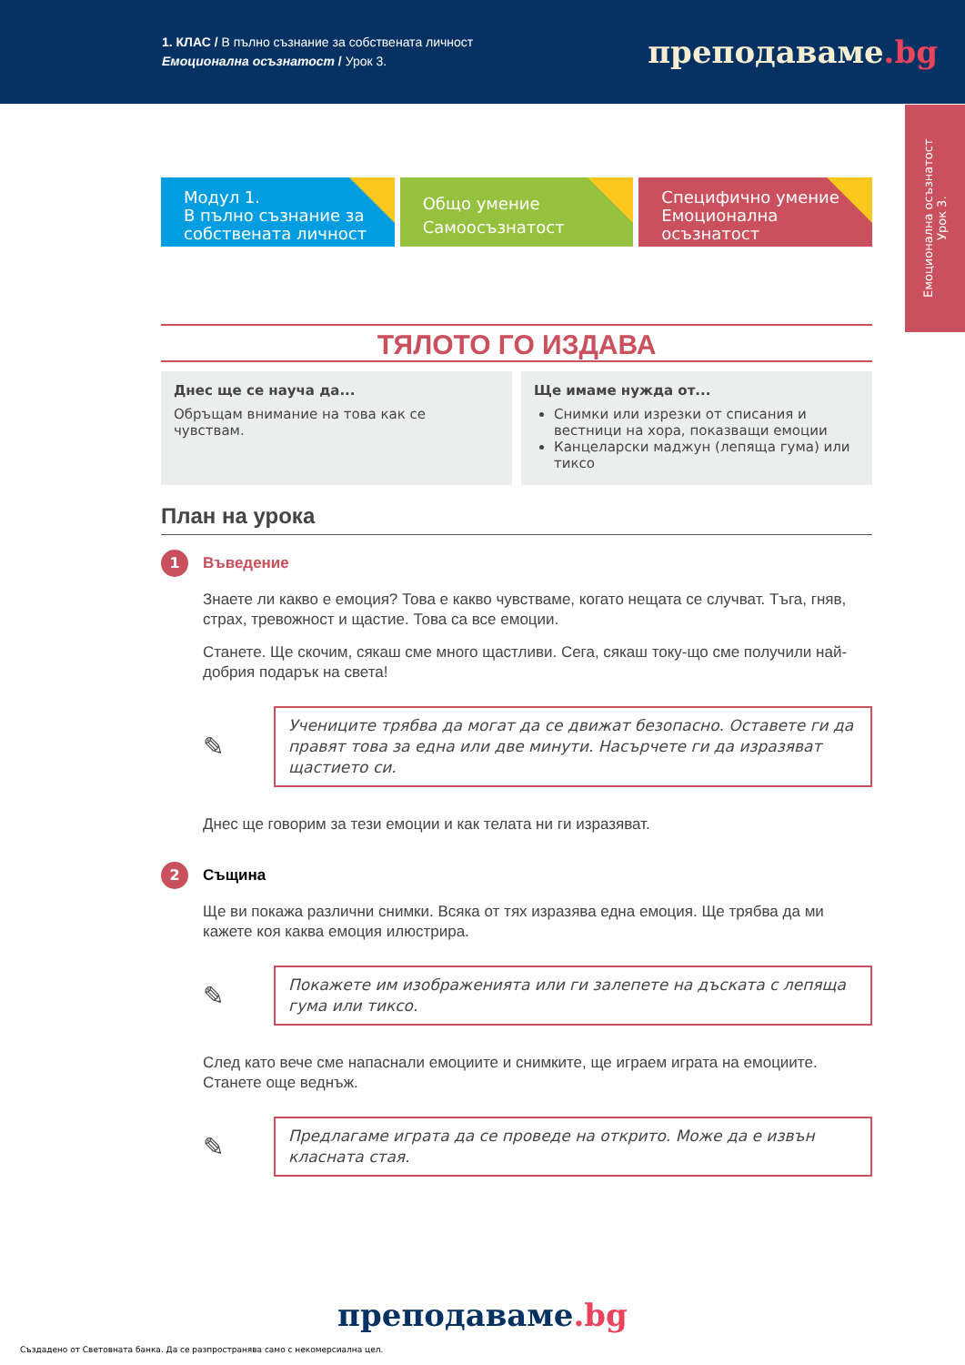1. КЛАС / В пълно съзнание за собствената личност
Емоционална осъзнатост / Урок 3.
преподаваме.bg
Емоционална осъзнатост
Урок 3.
Модул 1.
В пълно съзнание за собствената личност
Общо умение
Самоосъзнатост
Специфично умение
Емоционална осъзнатост
ТЯЛОТО ГО ИЗДАВА
Днес ще се науча да...
Обръщам внимание на това как се чувствам.
Ще имаме нужда от...
Снимки или изрезки от списания и вестници на хора, показващи емоции
Канцеларски маджун (лепяща гума) или тиксо
План на урока
1
Въведение
Знаете ли какво е емоция? Това е какво чувстваме, когато нещата се случват. Тъга, гняв, страх, тревожност и щастие. Това са все емоции.
Станете. Ще скочим, сякаш сме много щастливи. Сега, сякаш току-що сме получили най-добрия подарък на света!
✎
Учениците трябва да могат да се движат безопасно. Оставете ги да правят това за една или две минути. Насърчете ги да изразяват щастието си.
Днес ще говорим за тези емоции и как телата ни ги изразяват.
2
Същина
Ще ви покажа различни снимки. Всяка от тях изразява една емоция. Ще трябва да ми кажете коя каква емоция илюстрира.
✎
Покажете им изображенията или ги залепете на дъската с лепяща гума или тиксо.
След като вече сме напаснали емоциите и снимките, ще играем играта на емоциите. Станете още веднъж.
✎
Предлагаме играта да се проведе на открито. Може да е извън класната стая.
преподаваме.bg
Създадено от Световната банка. Да се разпространява само с некомерсиална цел.